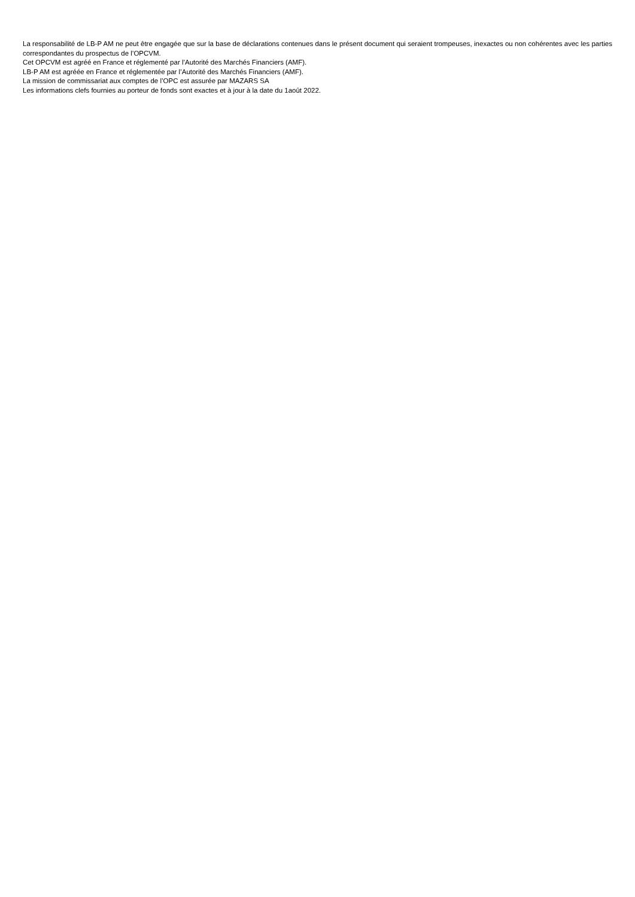La responsabilité de LB-P AM ne peut être engagée que sur la base de déclarations contenues dans le présent document qui seraient trompeuses, inexactes ou non cohérentes avec les parties correspondantes du prospectus de l’OPCVM.
Cet OPCVM est agréé en France et réglementé par l’Autorité des Marchés Financiers (AMF).
LB-P AM est agréée en France et réglementée par l’Autorité des Marchés Financiers (AMF).
La mission de commissariat aux comptes de l’OPC est assurée par MAZARS SA
Les informations clefs fournies au porteur de fonds sont exactes et à jour à la date du 1août 2022.